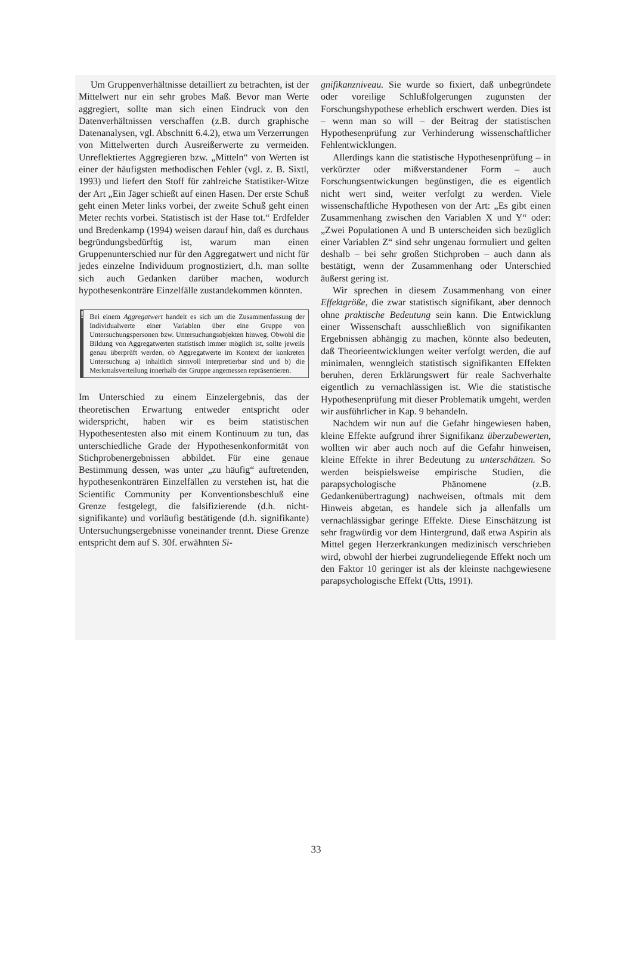Um Gruppenverhältnisse detailliert zu betrachten, ist der Mittelwert nur ein sehr grobes Maß. Bevor man Werte aggregiert, sollte man sich einen Eindruck von den Datenverhältnissen verschaffen (z.B. durch graphische Datenanalysen, vgl. Abschnitt 6.4.2), etwa um Verzerrungen von Mittelwerten durch Ausreißerwerte zu vermeiden. Unreflektiertes Aggregieren bzw. „Mitteln“ von Werten ist einer der häufigsten methodischen Fehler (vgl. z. B. Sixtl, 1993) und liefert den Stoff für zahlreiche Statistiker-Witze der Art „Ein Jäger schießt auf einen Hasen. Der erste Schuß geht einen Meter links vorbei, der zweite Schuß geht einen Meter rechts vorbei. Statistisch ist der Hase tot.“ Erdfelder und Bredenkamp (1994) weisen darauf hin, daß es durchaus begründungsbedürftig ist, warum man einen Gruppenunterschied nur für den Aggregatwert und nicht für jedes einzelne Individuum prognostiziert, d.h. man sollte sich auch Gedanken darüber machen, wodurch hypothesenkonträre Einzelfälle zustandekommen könnten.
!
Bei einem Aggregatwert handelt es sich um die Zusammenfassung der Individualwerte einer Variablen über eine Gruppe von Untersuchungspersonen bzw. Untersuchungsobjekten hinweg. Obwohl die Bildung von Aggregatwerten statistisch immer möglich ist, sollte jeweils genau überprüft werden, ob Aggregatwerte im Kontext der konkreten Untersuchung a) inhaltlich sinnvoll interpretierbar sind und b) die Merkmalsverteilung innerhalb der Gruppe angemessen repräsentieren.
Im Unterschied zu einem Einzelergebnis, das der theoretischen Erwartung entweder entspricht oder widerspricht, haben wir es beim statistischen Hypothesentesten also mit einem Kontinuum zu tun, das unterschiedliche Grade der Hypothesenkonformität von Stichprobenergebnissen abbildet. Für eine genaue Bestimmung dessen, was unter „zu häufig“ auftretenden, hypothesenkonträren Einzelfällen zu verstehen ist, hat die Scientific Community per Konventionsbeschluß eine Grenze festgelegt, die falsifizierende (d.h. nicht-signifikante) und vorläufig bestätigende (d.h. signifikante) Untersuchungsergebnisse voneinander trennt. Diese Grenze entspricht dem auf S. 30f. erwähnten Si-
gnifikanzniveau. Sie wurde so fixiert, daß unbegründete oder voreilige Schlußfolgerungen zugunsten der Forschungshypothese erheblich erschwert werden. Dies ist – wenn man so will – der Beitrag der statistischen Hypothesenprüfung zur Verhinderung wissenschaftlicher Fehlentwicklungen.
Allerdings kann die statistische Hypothesenprüfung – in verkürzter oder mißverstandener Form – auch Forschungsentwickungen begünstigen, die es eigentlich nicht wert sind, weiter verfolgt zu werden. Viele wissenschaftliche Hypothesen von der Art: „Es gibt einen Zusammenhang zwischen den Variablen X und Y“ oder: „Zwei Populationen A und B unterscheiden sich bezüglich einer Variablen Z“ sind sehr ungenau formuliert und gelten deshalb – bei sehr großen Stichproben – auch dann als bestätigt, wenn der Zusammenhang oder Unterschied äußerst gering ist.
Wir sprechen in diesem Zusammenhang von einer Effektgröße, die zwar statistisch signifikant, aber dennoch ohne praktische Bedeutung sein kann. Die Entwicklung einer Wissenschaft ausschließlich von signifikanten Ergebnissen abhängig zu machen, könnte also bedeuten, daß Theorieentwicklungen weiter verfolgt werden, die auf minimalen, wenngleich statistisch signifikanten Effekten beruhen, deren Erklärungswert für reale Sachverhalte eigentlich zu vernachlässigen ist. Wie die statistische Hypothesenprüfung mit dieser Problematik umgeht, werden wir ausführlicher in Kap. 9 behandeln.
Nachdem wir nun auf die Gefahr hingewiesen haben, kleine Effekte aufgrund ihrer Signifikanz überzubewerten, wollten wir aber auch noch auf die Gefahr hinweisen, kleine Effekte in ihrer Bedeutung zu unterschätzen. So werden beispielsweise empirische Studien, die parapsychologische Phänomene (z.B. Gedankenübertragung) nachweisen, oftmals mit dem Hinweis abgetan, es handele sich ja allenfalls um vernachlässigbar geringe Effekte. Diese Einschätzung ist sehr fragwürdig vor dem Hintergrund, daß etwa Aspirin als Mittel gegen Herzerkrankungen medizinisch verschrieben wird, obwohl der hierbei zugrundeliegende Effekt noch um den Faktor 10 geringer ist als der kleinste nachgewiesene parapsychologische Effekt (Utts, 1991).
33